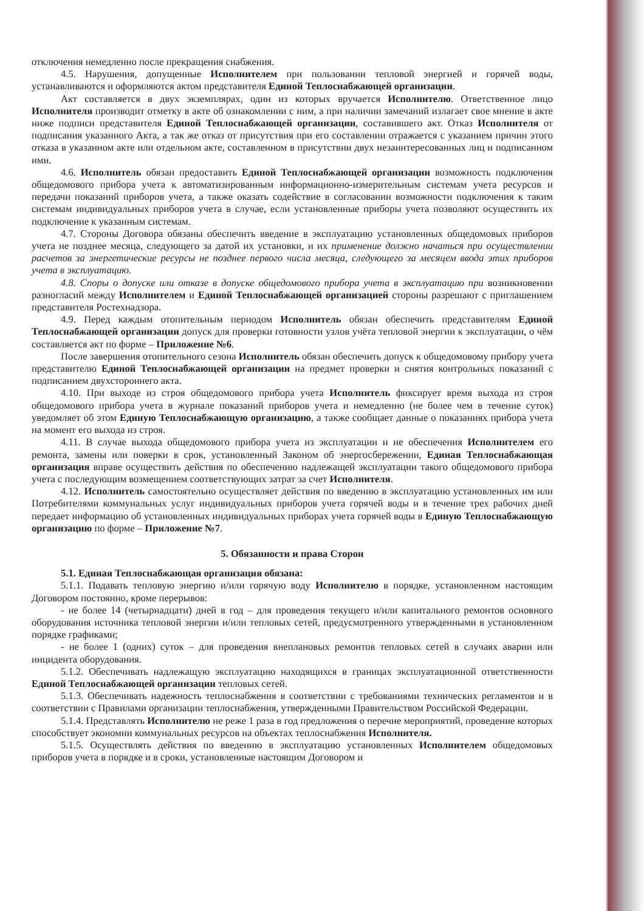отключения немедленно после прекращения снабжения.
4.5. Нарушения, допущенные Исполнителем при пользовании тепловой энергией и горячей воды, устанавливаются и оформляются актом представителя Единой Теплоснабжающей организации.
Акт составляется в двух экземплярах, один из которых вручается Исполнителю. Ответственное лицо Исполнителя производит отметку в акте об ознакомлении с ним, а при наличии замечаний излагает свое мнение в акте ниже подписи представителя Единой Теплоснабжающей организации, составившего акт. Отказ Исполнителя от подписания указанного Акта, а так же отказ от присутствия при его составлении отражается с указанием причин этого отказа в указанном акте или отдельном акте, составленном в присутствии двух незаинтересованных лиц и подписанном ими.
4.6. Исполнитель обязан предоставить Единой Теплоснабжающей организации возможность подключения общедомового прибора учета к автоматизированным информационно-измерительным системам учета ресурсов и передачи показаний приборов учета, а также оказать содействие в согласовании возможности подключения к таким системам индивидуальных приборов учета в случае, если установленные приборы учета позволяют осуществить их подключение к указанным системам.
4.7. Стороны Договора обязаны обеспечить введение в эксплуатацию установленных общедомовых приборов учета не позднее месяца, следующего за датой их установки, и их применение должно начаться при осуществлении расчетов за энергетические ресурсы не позднее первого числа месяца, следующего за месяцем ввода этих приборов учета в эксплуатацию.
4.8. Споры о допуске или отказе в допуске общедомового прибора учета в эксплуатацию при возникновении разногласий между Исполнителем и Единой Теплоснабжающей организацией стороны разрешают с приглашением представителя Ростехнадзора.
4.9. Перед каждым отопительным периодом Исполнитель обязан обеспечить представителям Единой Теплоснабжающей организации допуск для проверки готовности узлов учёта тепловой энергии к эксплуатации, о чём составляется акт по форме – Приложение №6.
После завершения отопительного сезона Исполнитель обязан обеспечить допуск к общедомовому прибору учета представителю Единой Теплоснабжающей организации на предмет проверки и снятия контрольных показаний с подписанием двухстороннего акта.
4.10. При выходе из строя общедомового прибора учета Исполнитель фиксирует время выхода из строя общедомового прибора учета в журнале показаний приборов учета и немедленно (не более чем в течение суток) уведомляет об этом Единую Теплоснабжающую организацию, а также сообщает данные о показаниях прибора учета на момент его выхода из строя.
4.11. В случае выхода общедомового прибора учета из эксплуатации и не обеспечения Исполнителем его ремонта, замены или поверки в срок, установленный Законом об энергосбережении, Единая Теплоснабжающая организация вправе осуществить действия по обеспечению надлежащей эксплуатации такого общедомового прибора учета с последующим возмещением соответствующих затрат за счет Исполнителя.
4.12. Исполнитель самостоятельно осуществляет действия по введению в эксплуатацию установленных им или Потребителями коммунальных услуг индивидуальных приборов учета горячей воды и в течение трех рабочих дней передает информацию об установленных индивидуальных приборах учета горячей воды в Единую Теплоснабжающую организацию по форме – Приложение №7.
5. Обязанности и права Сторон
5.1. Единая Теплоснабжающая организация обязана:
5.1.1. Подавать тепловую энергию и/или горячую воду Исполнителю в порядке, установленном настоящим Договором постоянно, кроме перерывов:
- не более 14 (четырнадцати) дней в год – для проведения текущего и/или капитального ремонтов основного оборудования источника тепловой энергии и/или тепловых сетей, предусмотренного утвержденными в установленном порядке графиками;
- не более 1 (одних) суток – для проведения внеплановых ремонтов тепловых сетей в случаях аварии или инцидента оборудования.
5.1.2. Обеспечивать надлежащую эксплуатацию находящихся в границах эксплуатационной ответственности Единой Теплоснабжающей организации тепловых сетей.
5.1.3. Обеспечивать надежность теплоснабжения в соответствии с требованиями технических регламентов и в соответствии с Правилами организации теплоснабжения, утвержденными Правительством Российской Федерации.
5.1.4. Представлять Исполнителю не реже 1 раза в год предложения о перечне мероприятий, проведение которых способствует экономии коммунальных ресурсов на объектах теплоснабжения Исполнителя.
5.1.5. Осуществлять действия по введению в эксплуатацию установленных Исполнителем общедомовых приборов учета в порядке и в сроки, установленные настоящим Договором и